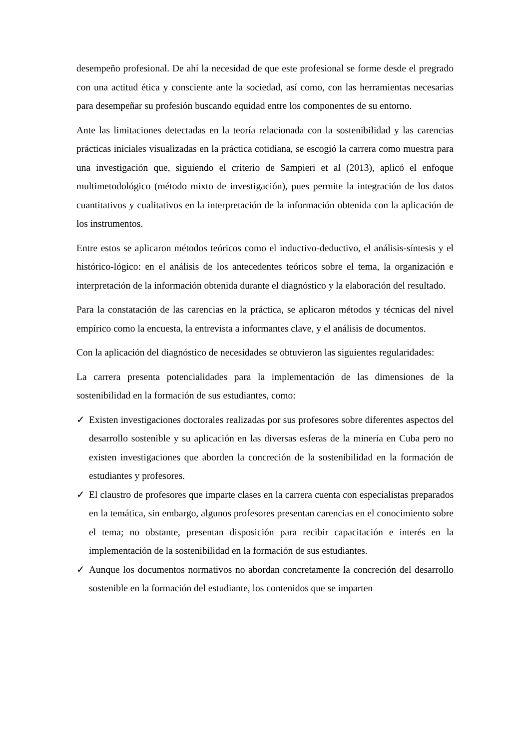desempeño profesional. De ahí la necesidad de que este profesional se forme desde el pregrado con una actitud ética y consciente ante la sociedad, así como, con las herramientas necesarias para desempeñar su profesión buscando equidad entre los componentes de su entorno.
Ante las limitaciones detectadas en la teoría relacionada con la sostenibilidad y las carencias prácticas iniciales visualizadas en la práctica cotidiana, se escogió la carrera como muestra para una investigación que, siguiendo el criterio de Sampieri et al (2013), aplicó el enfoque multimetodológico (método mixto de investigación), pues permite la integración de los datos cuantitativos y cualitativos en la interpretación de la información obtenida con la aplicación de los instrumentos.
Entre estos se aplicaron métodos teóricos como el inductivo-deductivo, el análisis-síntesis y el histórico-lógico: en el análisis de los antecedentes teóricos sobre el tema, la organización e interpretación de la información obtenida durante el diagnóstico y la elaboración del resultado.
Para la constatación de las carencias en la práctica, se aplicaron métodos y técnicas del nivel empírico como la encuesta, la entrevista a informantes clave, y el análisis de documentos.
Con la aplicación del diagnóstico de necesidades se obtuvieron las siguientes regularidades:
La carrera presenta potencialidades para la implementación de las dimensiones de la sostenibilidad en la formación de sus estudiantes, como:
✓ Existen investigaciones doctorales realizadas por sus profesores sobre diferentes aspectos del desarrollo sostenible y su aplicación en las diversas esferas de la minería en Cuba pero no existen investigaciones que aborden la concreción de la sostenibilidad en la formación de estudiantes y profesores.
✓ El claustro de profesores que imparte clases en la carrera cuenta con especialistas preparados en la temática, sin embargo, algunos profesores presentan carencias en el conocimiento sobre el tema; no obstante, presentan disposición para recibir capacitación e interés en la implementación de la sostenibilidad en la formación de sus estudiantes.
✓ Aunque los documentos normativos no abordan concretamente la concreción del desarrollo sostenible en la formación del estudiante, los contenidos que se imparten